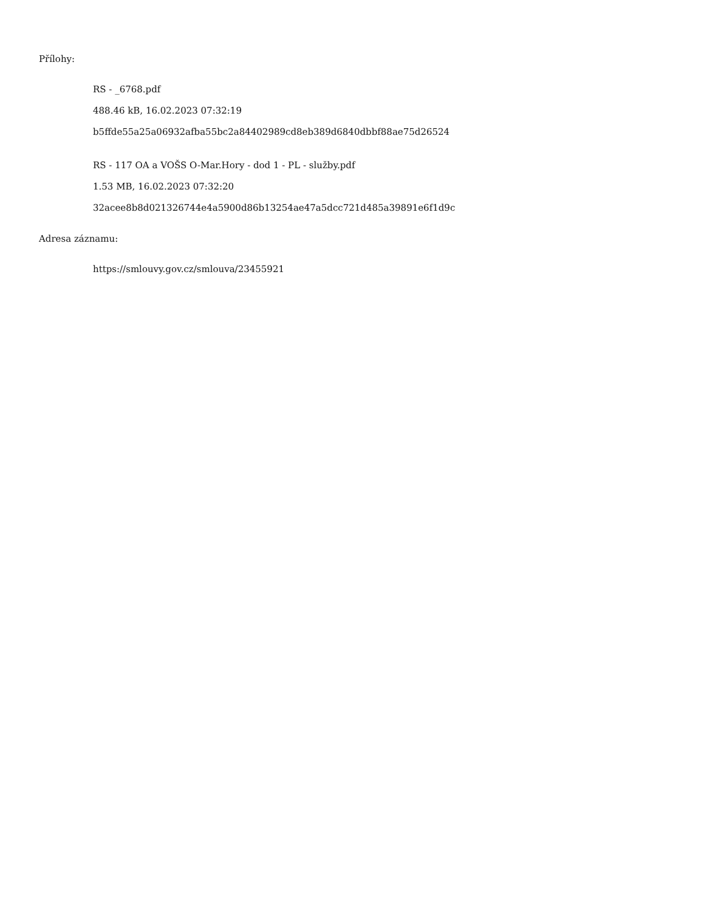Přílohy:
RS - _6768.pdf
488.46 kB, 16.02.2023 07:32:19
b5ffde55a25a06932afba55bc2a84402989cd8eb389d6840dbbf88ae75d26524
RS - 117 OA a VOŠS O-Mar.Hory - dod 1 - PL - služby.pdf
1.53 MB, 16.02.2023 07:32:20
32acee8b8d021326744e4a5900d86b13254ae47a5dcc721d485a39891e6f1d9c
Adresa záznamu:
https://smlouvy.gov.cz/smlouva/23455921